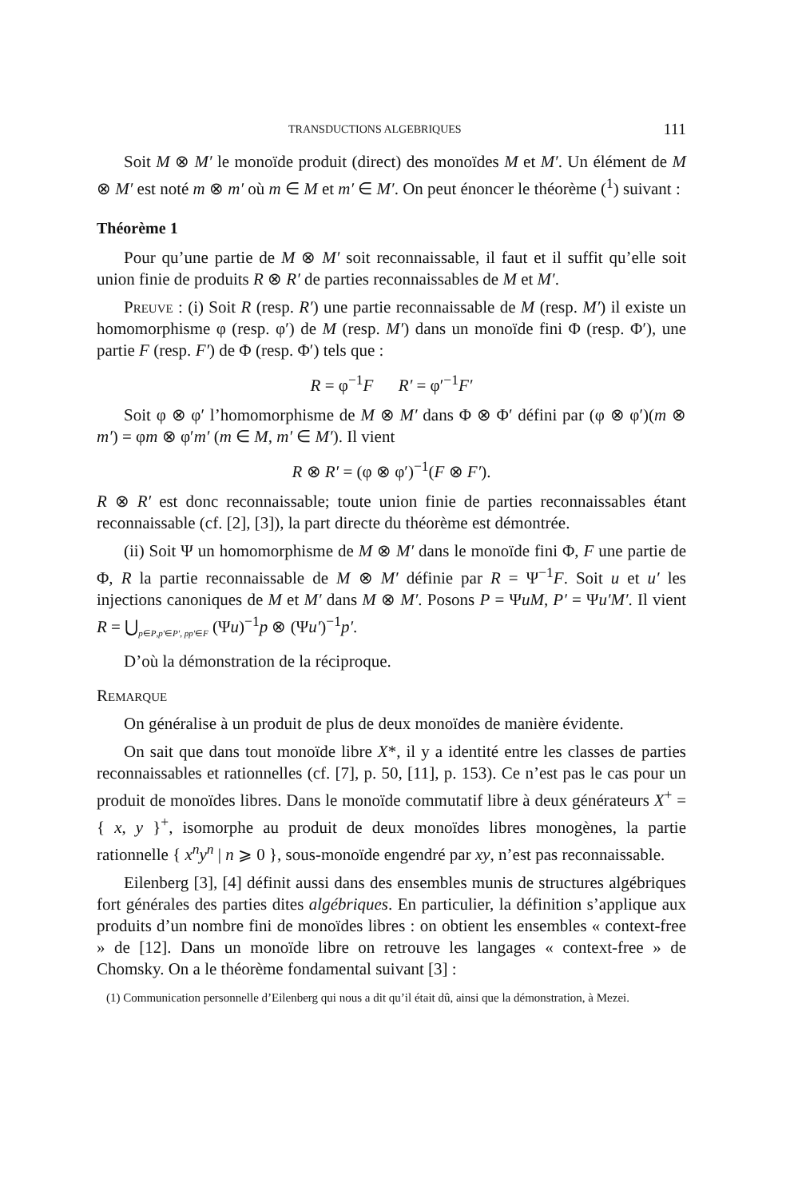TRANSDUCTIONS ALGEBRIQUES 111
Soit M ⊗ M′ le monoïde produit (direct) des monoïdes M et M′. Un élément de M ⊗ M′ est noté m ⊗ m′ où m ∈ M et m′ ∈ M′. On peut énoncer le théorème (<sup>1</sup>) suivant :
Théorème 1
Pour qu’une partie de M ⊗ M′ soit reconnaissable, il faut et il suffit qu’elle soit union finie de produits R ⊗ R′ de parties reconnaissables de M et M′.
Preuve : (i) Soit R (resp. R′) une partie reconnaissable de M (resp. M′) il existe un homomorphisme φ (resp. φ′) de M (resp. M′) dans un monoïde fini Φ (resp. Φ′), une partie F (resp. F′) de Φ (resp. Φ′) tels que :
R = φ<sup>−1</sup>F R′ = φ′<sup>−1</sup>F′
Soit φ ⊗ φ′ l’homomorphisme de M ⊗ M′ dans Φ ⊗ Φ′ défini par (φ ⊗ φ′)(m ⊗ m′) = φm ⊗ φ′m′ (m ∈ M, m′ ∈ M′). Il vient
R ⊗ R′ = (φ ⊗ φ′)<sup>−1</sup>(F ⊗ F′).
R ⊗ R′ est donc reconnaissable; toute union finie de parties reconnaissables étant reconnaissable (cf. [2], [3]), la part directe du théorème est démontrée.
(ii) Soit Ψ un homomorphisme de M ⊗ M′ dans le monoïde fini Φ, F une partie de Φ, R la partie reconnaissable de M ⊗ M′ définie par R = Ψ<sup>−1</sup>F. Soit u et u′ les injections canoniques de M et M′ dans M ⊗ M′. Posons P = ΨuM, P′ = Ψu′M′. Il vient R = ⋃<sub>p∈P,p′∈P′, pp′∈F</sub> (Ψu)<sup>−1</sup>p ⊗ (Ψu′)<sup>−1</sup>p′.
D’où la démonstration de la réciproque.
Remarque
On généralise à un produit de plus de deux monoïdes de manière évidente.
On sait que dans tout monoïde libre X*, il y a identité entre les classes de parties reconnaissables et rationnelles (cf. [7], p. 50, [11], p. 153). Ce n’est pas le cas pour un produit de monoïdes libres. Dans le monoïde commutatif libre à deux générateurs X<sup>+</sup> = { x, y }<sup>+</sup>, isomorphe au produit de deux monoïdes libres monogènes, la partie rationnelle { x<sup>n</sup>y<sup>n</sup> | n ⩾ 0 }, sous-monoïde engendré par xy, n’est pas reconnaissable.
Eilenberg [3], [4] définit aussi dans des ensembles munis de structures algébriques fort générales des parties dites algébriques. En particulier, la définition s’applique aux produits d’un nombre fini de monoïdes libres : on obtient les ensembles « context-free » de [12]. Dans un monoïde libre on retrouve les langages « context-free » de Chomsky. On a le théorème fondamental suivant [3] :
(1) Communication personnelle d’Eilenberg qui nous a dit qu’il était dû, ainsi que la démonstration, à Mezei.